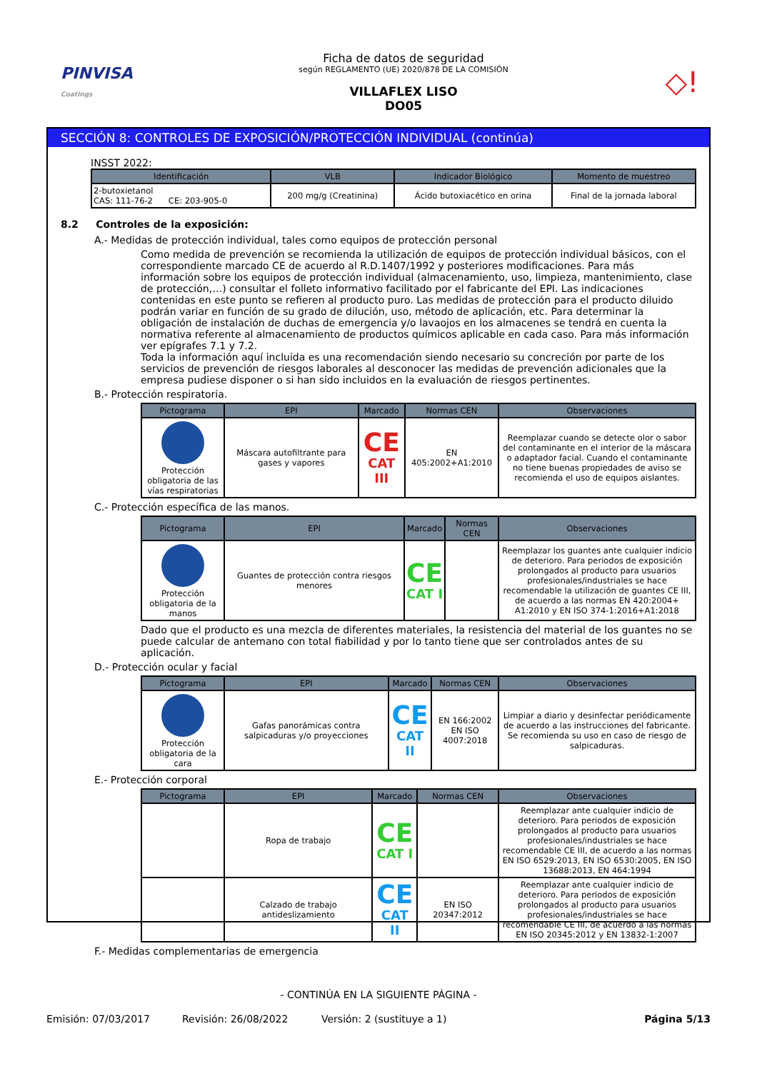PINVISA
Coatings
Ficha de datos de seguridad
según REGLAMENTO (UE) 2020/878 DE LA COMISIÓN
VILLAFLEX LISO
DO05
◇!
SECCIÓN 8: CONTROLES DE EXPOSICIÓN/PROTECCIÓN INDIVIDUAL (continúa)
INSST 2022:
| Identificación | VLB | Indicador Biológico | Momento de muestreo |
| --- | --- | --- | --- |
| 2-butoxietanol CAS: 111-76-2 CE: 203-905-0 | 200 mg/g (Creatinina) | Ácido butoxiacético en orina | Final de la jornada laboral |
8.2 Controles de la exposición:
A.- Medidas de protección individual, tales como equipos de protección personal
Como medida de prevención se recomienda la utilización de equipos de protección individual básicos, con el correspondiente marcado CE de acuerdo al R.D.1407/1992 y posteriores modificaciones. Para más información sobre los equipos de protección individual (almacenamiento, uso, limpieza, mantenimiento, clase de protección,…) consultar el folleto informativo facilitado por el fabricante del EPI. Las indicaciones contenidas en este punto se refieren al producto puro. Las medidas de protección para el producto diluido podrán variar en función de su grado de dilución, uso, método de aplicación, etc. Para determinar la obligación de instalación de duchas de emergencia y/o lavaojos en los almacenes se tendrá en cuenta la normativa referente al almacenamiento de productos químicos aplicable en cada caso. Para más información ver epígrafes 7.1 y 7.2.
Toda la información aquí incluida es una recomendación siendo necesario su concreción por parte de los servicios de prevención de riesgos laborales al desconocer las medidas de prevención adicionales que la empresa pudiese disponer o si han sido incluidos en la evaluación de riesgos pertinentes.
B.- Protección respiratoria.
| Pictograma | EPI | Marcado | Normas CEN | Observaciones |
| --- | --- | --- | --- | --- |
| Protección obligatoria de las vías respiratorias | Máscara autofiltrante para gases y vapores | CE CAT III | EN 405:2002+A1:2010 | Reemplazar cuando se detecte olor o sabor del contaminante en el interior de la máscara o adaptador facial. Cuando el contaminante no tiene buenas propiedades de aviso se recomienda el uso de equipos aislantes. |
C.- Protección específica de las manos.
| Pictograma | EPI | Marcado | Normas CEN | Observaciones |
| --- | --- | --- | --- | --- |
| Protección obligatoria de la manos | Guantes de protección contra riesgos menores | CE CAT I | | Reemplazar los guantes ante cualquier indicio de deterioro. Para periodos de exposición prolongados al producto para usuarios profesionales/industriales se hace recomendable la utilización de guantes CE III, de acuerdo a las normas EN 420:2004+ A1:2010 y EN ISO 374-1:2016+A1:2018 |
Dado que el producto es una mezcla de diferentes materiales, la resistencia del material de los guantes no se puede calcular de antemano con total fiabilidad y por lo tanto tiene que ser controlados antes de su aplicación.
D.- Protección ocular y facial
| Pictograma | EPI | Marcado | Normas CEN | Observaciones |
| --- | --- | --- | --- | --- |
| Protección obligatoria de la cara | Gafas panorámicas contra salpicaduras y/o proyecciones | CE CAT II | EN 166:2002 EN ISO 4007:2018 | Limpiar a diario y desinfectar periódicamente de acuerdo a las instrucciones del fabricante. Se recomienda su uso en caso de riesgo de salpicaduras. |
E.- Protección corporal
| Pictograma | EPI | Marcado | Normas CEN | Observaciones |
| --- | --- | --- | --- | --- |
| | Ropa de trabajo | CE CAT I | | Reemplazar ante cualquier indicio de deterioro. Para periodos de exposición prolongados al producto para usuarios profesionales/industriales se hace recomendable CE III, de acuerdo a las normas EN ISO 6529:2013, EN ISO 6530:2005, EN ISO 13688:2013, EN 464:1994 |
| | Calzado de trabajo antideslizamiento | CE CAT II | EN ISO 20347:2012 | Reemplazar ante cualquier indicio de deterioro. Para periodos de exposición prolongados al producto para usuarios profesionales/industriales se hace recomendable CE III, de acuerdo a las normas EN ISO 20345:2012 y EN 13832-1:2007 |
F.- Medidas complementarias de emergencia
- CONTINÚA EN LA SIGUIENTE PÁGINA -
Emisión: 07/03/2017 Revisión: 26/08/2022 Versión: 2 (sustituye a 1) Página 5/13